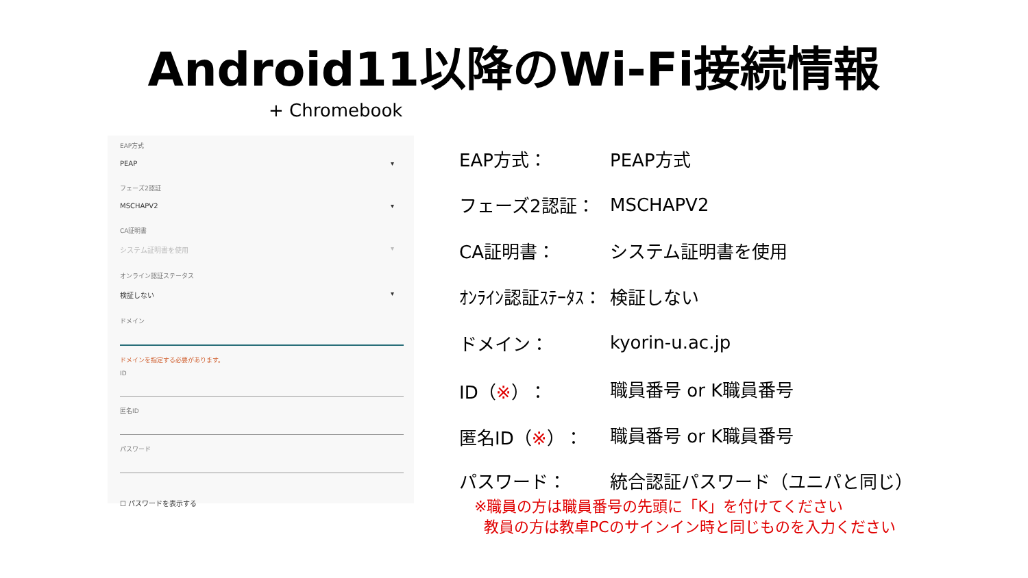Android11以降のWi-Fi接続情報
+ Chromebook
EAP方式
PEAP ▾
フェーズ2認証
MSCHAPV2 ▾
CA証明書
システム証明書を使用 ▾
オンライン認証ステータス
検証しない ▾
ドメイン
ドメインを指定する必要があります。
ID
匿名ID
パスワード
☐ パスワードを表示する
| EAP方式： | PEAP方式 |
| フェーズ2認証： | MSCHAPV2 |
| CA証明書： | システム証明書を使用 |
| ｵﾝﾗｲﾝ認証ｽﾃｰﾀｽ： | 検証しない |
| ドメイン： | kyorin-u.ac.jp |
| ID（ ※ ）： | 職員番号 or K職員番号 |
| 匿名ID（ ※ ）： | 職員番号 or K職員番号 |
| パスワード： | 統合認証パスワード（ユニパと同じ） |
※職員の方は職員番号の先頭に「K」を付けてください
教員の方は教卓PCのサインイン時と同じものを入力ください